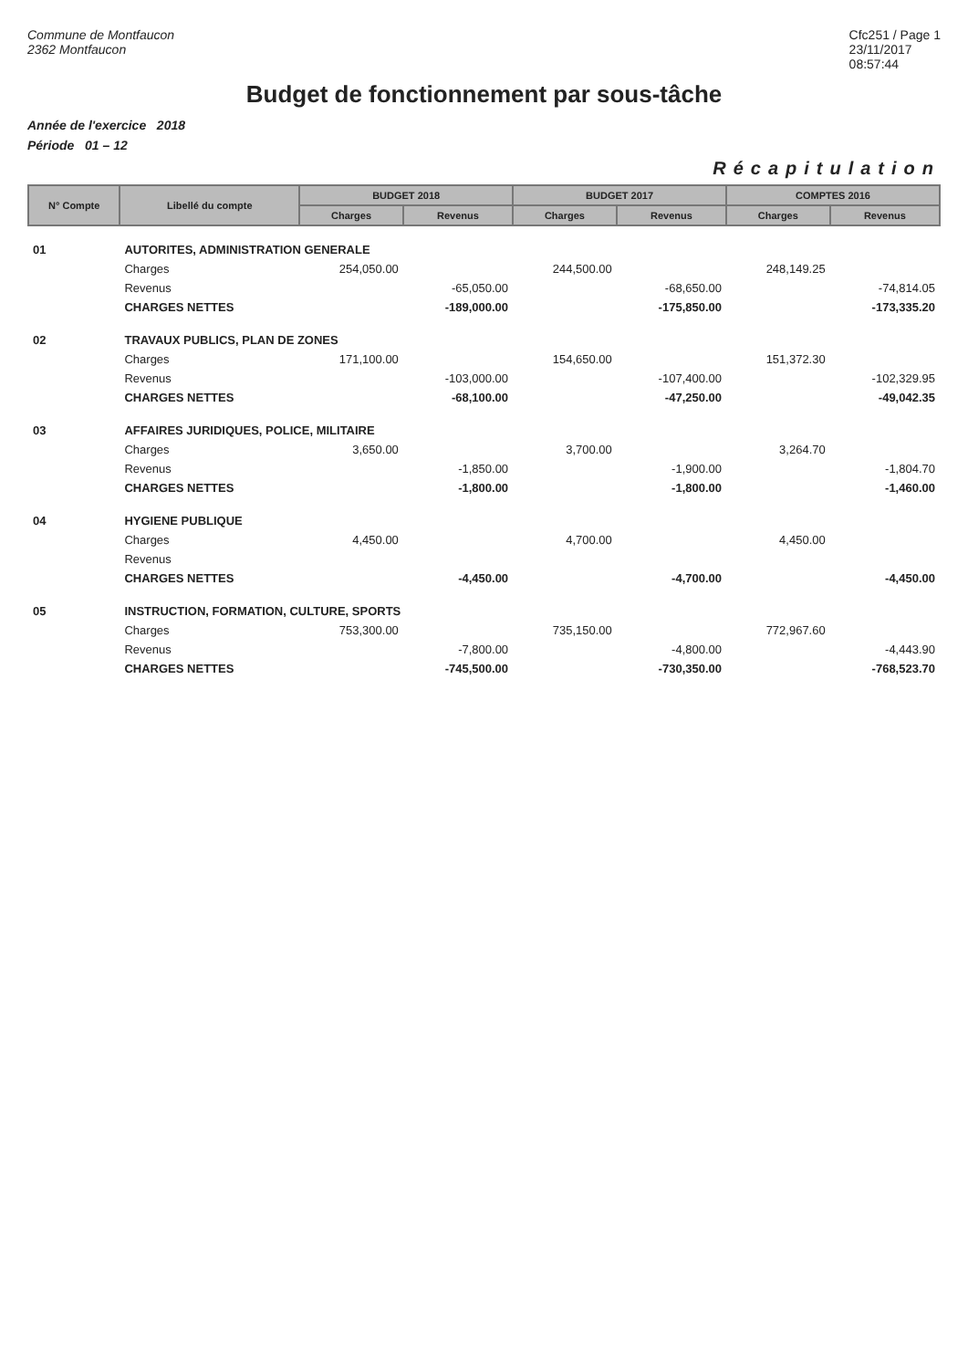Commune de Montfaucon
2362 Montfaucon
Cfc251 / Page 1
23/11/2017
08:57:44
Budget de fonctionnement par sous-tâche
Année de l'exercice 2018
Période 01 – 12
Récapitulation
| N° Compte | Libellé du compte | BUDGET 2018 | | BUDGET 2017 | | COMPTES 2016 | |
| --- | --- | --- | --- | --- | --- | --- | --- |
| | | Charges | Revenus | Charges | Revenus | Charges | Revenus |
| 01 | AUTORITES, ADMINISTRATION GENERALE | | | | | | |
| | Charges | 254,050.00 | | 244,500.00 | | 248,149.25 | |
| | Revenus | | -65,050.00 | | -68,650.00 | | -74,814.05 |
| | CHARGES NETTES | | -189,000.00 | | -175,850.00 | | -173,335.20 |
| 02 | TRAVAUX PUBLICS, PLAN DE ZONES | | | | | | |
| | Charges | 171,100.00 | | 154,650.00 | | 151,372.30 | |
| | Revenus | | -103,000.00 | | -107,400.00 | | -102,329.95 |
| | CHARGES NETTES | | -68,100.00 | | -47,250.00 | | -49,042.35 |
| 03 | AFFAIRES JURIDIQUES, POLICE, MILITAIRE | | | | | | |
| | Charges | 3,650.00 | | 3,700.00 | | 3,264.70 | |
| | Revenus | | -1,850.00 | | -1,900.00 | | -1,804.70 |
| | CHARGES NETTES | | -1,800.00 | | -1,800.00 | | -1,460.00 |
| 04 | HYGIENE PUBLIQUE | | | | | | |
| | Charges | 4,450.00 | | 4,700.00 | | 4,450.00 | |
| | Revenus | | | | | | |
| | CHARGES NETTES | | -4,450.00 | | -4,700.00 | | -4,450.00 |
| 05 | INSTRUCTION, FORMATION, CULTURE, SPORTS | | | | | | |
| | Charges | 753,300.00 | | 735,150.00 | | 772,967.60 | |
| | Revenus | | -7,800.00 | | -4,800.00 | | -4,443.90 |
| | CHARGES NETTES | | -745,500.00 | | -730,350.00 | | -768,523.70 |